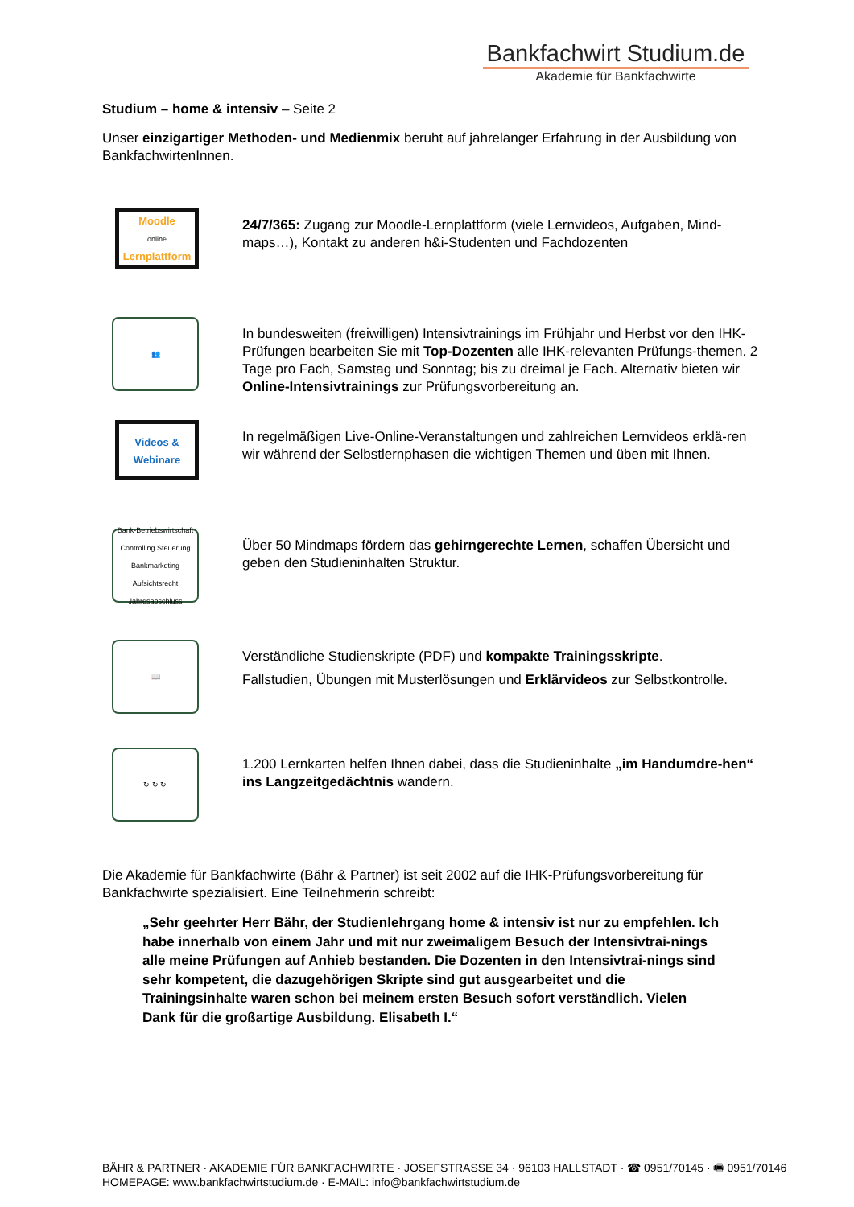Bankfachwirt Studium.de
Akademie für Bankfachwirte
Studium – home & intensiv – Seite 2
Unser einzigartiger Methoden- und Medienmix beruht auf jahrelanger Erfahrung in der Ausbildung von BankfachwirtenInnen.
Moodle
online
Lernplattform
24/7/365: Zugang zur Moodle-Lernplattform (viele Lernvideos, Aufgaben, Mind-maps…), Kontakt zu anderen h&i-Studenten und Fachdozenten
👥
In bundesweiten (freiwilligen) Intensivtrainings im Frühjahr und Herbst vor den IHK-Prüfungen bearbeiten Sie mit Top-Dozenten alle IHK-relevanten Prüfungs-themen. 2 Tage pro Fach, Samstag und Sonntag; bis zu dreimal je Fach. Alternativ bieten wir Online-Intensivtrainings zur Prüfungsvorbereitung an.
Videos &
Webinare
In regelmäßigen Live-Online-Veranstaltungen und zahlreichen Lernvideos erklä-ren wir während der Selbstlernphasen die wichtigen Themen und üben mit Ihnen.
Bank-Betriebswirtschaft
Controlling Steuerung Bankmarketing Aufsichtsrecht Jahresabschluss
Über 50 Mindmaps fördern das gehirngerechte Lernen, schaffen Übersicht und geben den Studieninhalten Struktur.
📖
Verständliche Studienskripte (PDF) und kompakte Trainingsskripte.
Fallstudien, Übungen mit Musterlösungen und Erklärvideos zur Selbstkontrolle.
↻ ↻ ↻
1.200 Lernkarten helfen Ihnen dabei, dass die Studieninhalte „im Handumdre-hen“ ins Langzeitgedächtnis wandern.
Die Akademie für Bankfachwirte (Bähr & Partner) ist seit 2002 auf die IHK-Prüfungsvorbereitung für Bankfachwirte spezialisiert. Eine Teilnehmerin schreibt:
„Sehr geehrter Herr Bähr, der Studienlehrgang home & intensiv ist nur zu empfehlen. Ich habe innerhalb von einem Jahr und mit nur zweimaligem Besuch der Intensivtrai-nings alle meine Prüfungen auf Anhieb bestanden. Die Dozenten in den Intensivtrai-nings sind sehr kompetent, die dazugehörigen Skripte sind gut ausgearbeitet und die Trainingsinhalte waren schon bei meinem ersten Besuch sofort verständlich. Vielen Dank für die großartige Ausbildung. Elisabeth I.“
BÄHR & PARTNER · AKADEMIE FÜR BANKFACHWIRTE · JOSEFSTRASSE 34 · 96103 HALLSTADT · ☎ 0951/70145 · 🖷 0951/70146
HOMEPAGE: www.bankfachwirtstudium.de · E-MAIL: info@bankfachwirtstudium.de